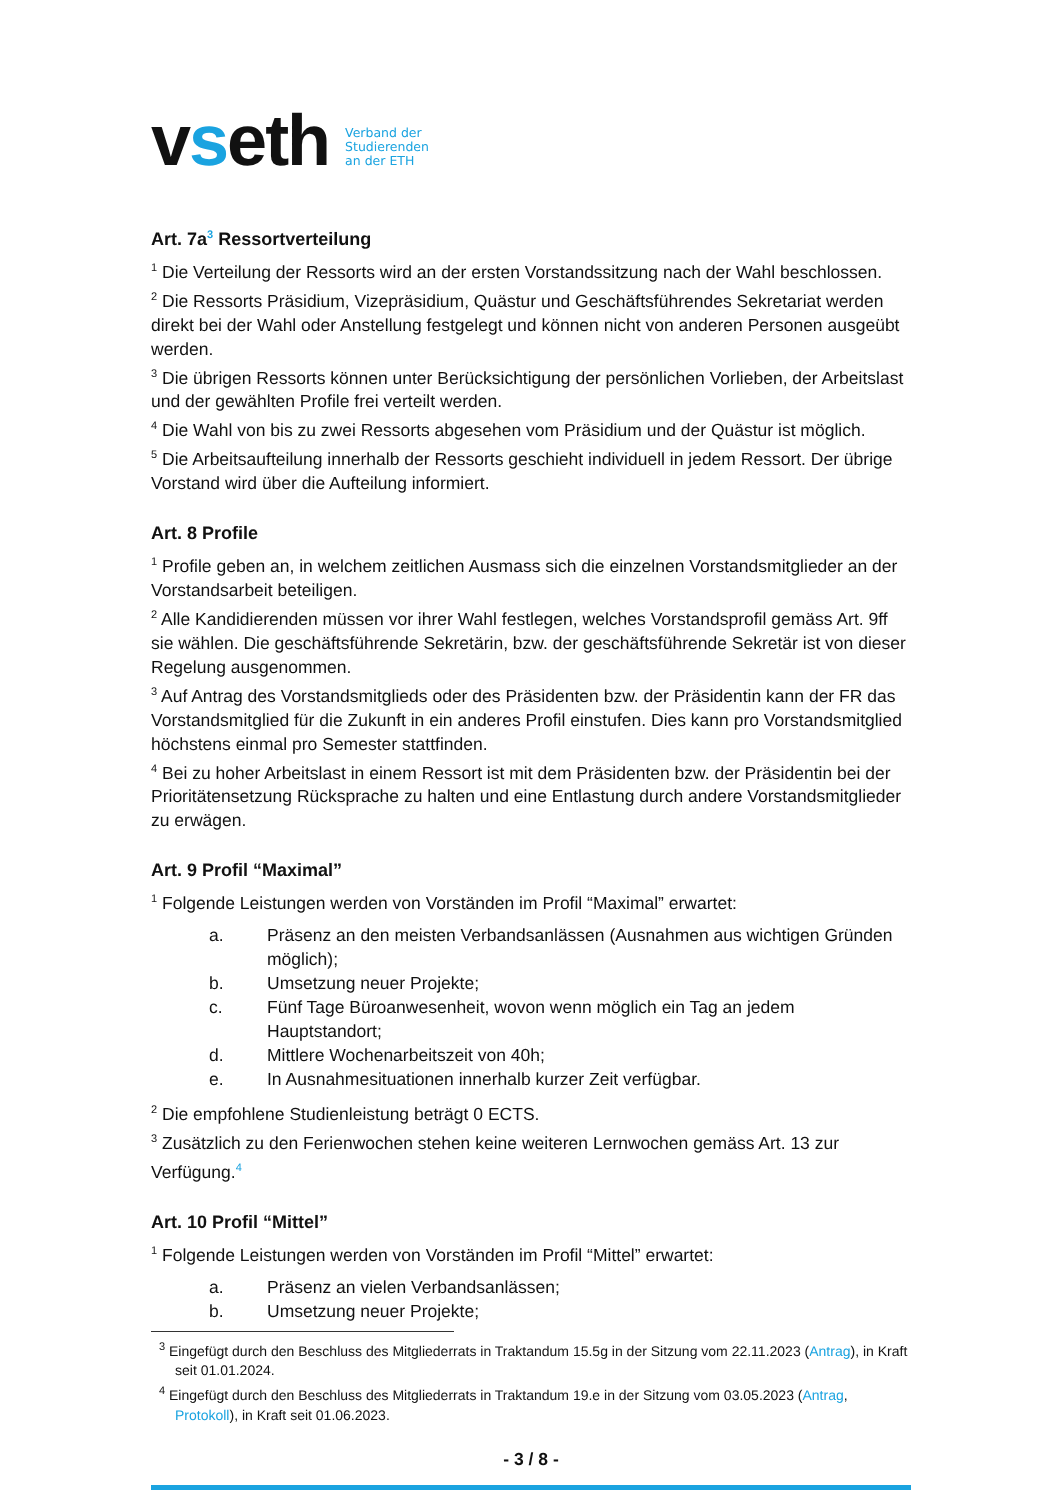vseth Verband der
Studierenden
an der ETH
Art. 7a<sup>3</sup> Ressortverteilung
<sup>1</sup> Die Verteilung der Ressorts wird an der ersten Vorstandssitzung nach der Wahl beschlossen.
<sup>2</sup> Die Ressorts Präsidium, Vizepräsidium, Quästur und Geschäftsführendes Sekretariat werden direkt bei der Wahl oder Anstellung festgelegt und können nicht von anderen Personen ausgeübt werden.
<sup>3</sup> Die übrigen Ressorts können unter Berücksichtigung der persönlichen Vorlieben, der Arbeitslast und der gewählten Profile frei verteilt werden.
<sup>4</sup> Die Wahl von bis zu zwei Ressorts abgesehen vom Präsidium und der Quästur ist möglich.
<sup>5</sup> Die Arbeitsaufteilung innerhalb der Ressorts geschieht individuell in jedem Ressort. Der übrige Vorstand wird über die Aufteilung informiert.
Art. 8 Profile
<sup>1</sup> Profile geben an, in welchem zeitlichen Ausmass sich die einzelnen Vorstandsmitglieder an der Vorstandsarbeit beteiligen.
<sup>2</sup> Alle Kandidierenden müssen vor ihrer Wahl festlegen, welches Vorstandsprofil gemäss Art. 9ff sie wählen. Die geschäftsführende Sekretärin, bzw. der geschäftsführende Sekretär ist von dieser Regelung ausgenommen.
<sup>3</sup> Auf Antrag des Vorstandsmitglieds oder des Präsidenten bzw. der Präsidentin kann der FR das Vorstandsmitglied für die Zukunft in ein anderes Profil einstufen. Dies kann pro Vorstandsmitglied höchstens einmal pro Semester stattfinden.
<sup>4</sup> Bei zu hoher Arbeitslast in einem Ressort ist mit dem Präsidenten bzw. der Präsidentin bei der Prioritätensetzung Rücksprache zu halten und eine Entlastung durch andere Vorstandsmitglieder zu erwägen.
Art. 9 Profil “Maximal”
<sup>1</sup> Folgende Leistungen werden von Vorständen im Profil “Maximal” erwartet:
a. Präsenz an den meisten Verbandsanlässen (Ausnahmen aus wichtigen Gründen möglich);
b. Umsetzung neuer Projekte;
c. Fünf Tage Büroanwesenheit, wovon wenn möglich ein Tag an jedem Hauptstandort;
d. Mittlere Wochenarbeitszeit von 40h;
e. In Ausnahmesituationen innerhalb kurzer Zeit verfügbar.
<sup>2</sup> Die empfohlene Studienleistung beträgt 0 ECTS.
<sup>3</sup> Zusätzlich zu den Ferienwochen stehen keine weiteren Lernwochen gemäss Art. 13 zur Verfügung.<sup>4</sup>
Art. 10 Profil “Mittel”
<sup>1</sup> Folgende Leistungen werden von Vorständen im Profil “Mittel” erwartet:
a. Präsenz an vielen Verbandsanlässen;
b. Umsetzung neuer Projekte;
<sup>3</sup> Eingefügt durch den Beschluss des Mitgliederrats in Traktandum 15.5g in der Sitzung vom 22.11.2023 (Antrag), in Kraft seit 01.01.2024.
<sup>4</sup> Eingefügt durch den Beschluss des Mitgliederrats in Traktandum 19.e in der Sitzung vom 03.05.2023 (Antrag, Protokoll), in Kraft seit 01.06.2023.
- 3 / 8 -